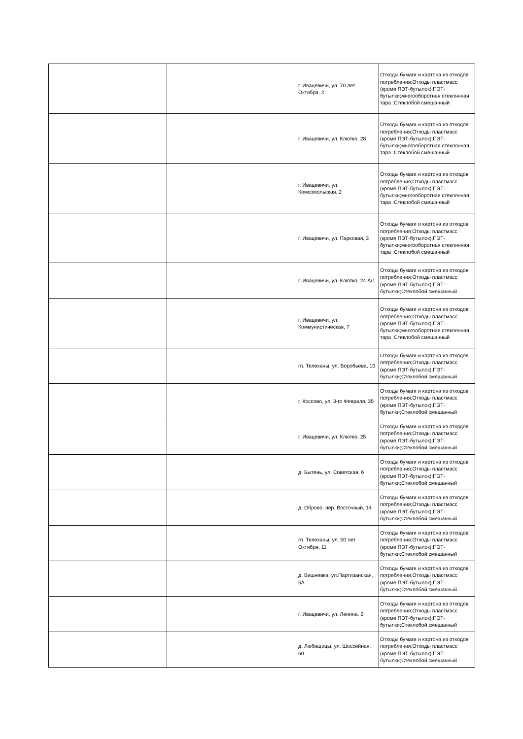| | | г. Ивацевичи, ул. 70 лет Октября, 2 | Отходы бумаги и картона из отходов потребления;Отходы пластмасс (кроме ПЭТ-бутылок);ПЭТ-бутылки;многооборотная стеклянная тара ;Стеклобой смешанный |
| | | г. Ивацевичи, ул. Клютко, 28 | Отходы бумаги и картона из отходов потребления;Отходы пластмасс (кроме ПЭТ-бутылок);ПЭТ-бутылки;многооборотная стеклянная тара ;Стеклобой смешанный |
| | | г. Ивацевичи, ул. Комсомольская, 2 | Отходы бумаги и картона из отходов потребления;Отходы пластмасс (кроме ПЭТ-бутылок);ПЭТ-бутылки;многооборотная стеклянная тара ;Стеклобой смешанный |
| | | г. Ивацевичи, ул. Парковая, 3 | Отходы бумаги и картона из отходов потребления;Отходы пластмасс (кроме ПЭТ-бутылок);ПЭТ-бутылки;многооборотная стеклянная тара ;Стеклобой смешанный |
| | | г. Ивацевичи, ул. Клютко, 24 А/1 | Отходы бумаги и картона из отходов потребления;Отходы пластмасс (кроме ПЭТ-бутылок);ПЭТ-бутылки;Стеклобой смешанный |
| | | г. Ивацевичи, ул. Коммунистическая, 7 | Отходы бумаги и картона из отходов потребления;Отходы пластмасс (кроме ПЭТ-бутылок);ПЭТ-бутылки;многооборотная стеклянная тара ;Стеклобой смешанный |
| | | гп. Телеханы, ул. Воробьева, 10 | Отходы бумаги и картона из отходов потребления;Отходы пластмасс (кроме ПЭТ-бутылок);ПЭТ-бутылки;Стеклобой смешанный |
| | | г. Коссово, ул. 3-го Февраля, 35 | Отходы бумаги и картона из отходов потребления;Отходы пластмасс (кроме ПЭТ-бутылок);ПЭТ-бутылки;Стеклобой смешанный |
| | | г. Ивацевичи, ул. Клютко, 25 | Отходы бумаги и картона из отходов потребления;Отходы пластмасс (кроме ПЭТ-бутылок);ПЭТ-бутылки;Стеклобой смешанный |
| | | д. Бытень, ул. Советская, 6 | Отходы бумаги и картона из отходов потребления;Отходы пластмасс (кроме ПЭТ-бутылок);ПЭТ-бутылки;Стеклобой смешанный |
| | | д. Оброво, пер. Восточный, 14 | Отходы бумаги и картона из отходов потребления;Отходы пластмасс (кроме ПЭТ-бутылок);ПЭТ-бутылки;Стеклобой смешанный |
| | | гп. Телеханы, ул. 50 лет Октября, 11 | Отходы бумаги и картона из отходов потребления;Отходы пластмасс (кроме ПЭТ-бутылок);ПЭТ-бутылки;Стеклобой смешанный |
| | | д. Вишневка, ул.Партизанская, 5А | Отходы бумаги и картона из отходов потребления;Отходы пластмасс (кроме ПЭТ-бутылок);ПЭТ-бутылки;Стеклобой смешанный |
| | | г. Ивацевичи, ул. Ленина, 2 | Отходы бумаги и картона из отходов потребления;Отходы пластмасс (кроме ПЭТ-бутылок);ПЭТ-бутылки;Стеклобой смешанный |
| | | д. Любищицы, ул. Шоссейная, 60 | Отходы бумаги и картона из отходов потребления;Отходы пластмасс (кроме ПЭТ-бутылок);ПЭТ-бутылки;Стеклобой смешанный |